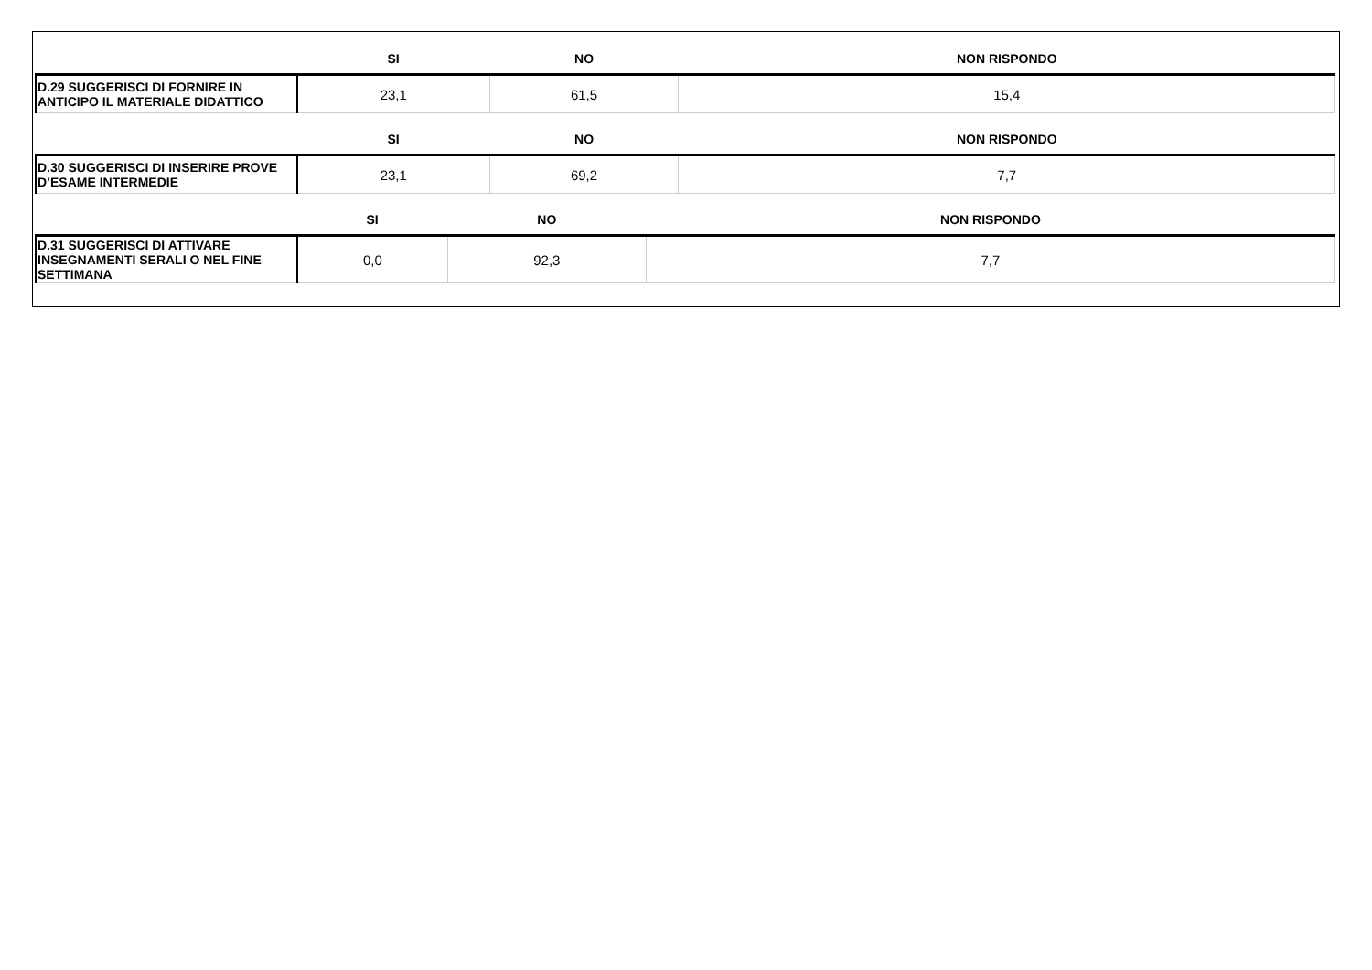| | SI | NO | NON RISPONDO |
| --- | --- | --- | --- |
| D.29 SUGGERISCI DI FORNIRE IN ANTICIPO IL MATERIALE DIDATTICO | 23,1 | 61,5 | 15,4 |
| | SI | NO | NON RISPONDO |
| --- | --- | --- | --- |
| D.30 SUGGERISCI DI INSERIRE PROVE D’ESAME INTERMEDIE | 23,1 | 69,2 | 7,7 |
| | SI | NO | NON RISPONDO |
| --- | --- | --- | --- |
| D.31 SUGGERISCI DI ATTIVARE INSEGNAMENTI SERALI O NEL FINE SETTIMANA | 0,0 | 92,3 | 7,7 |